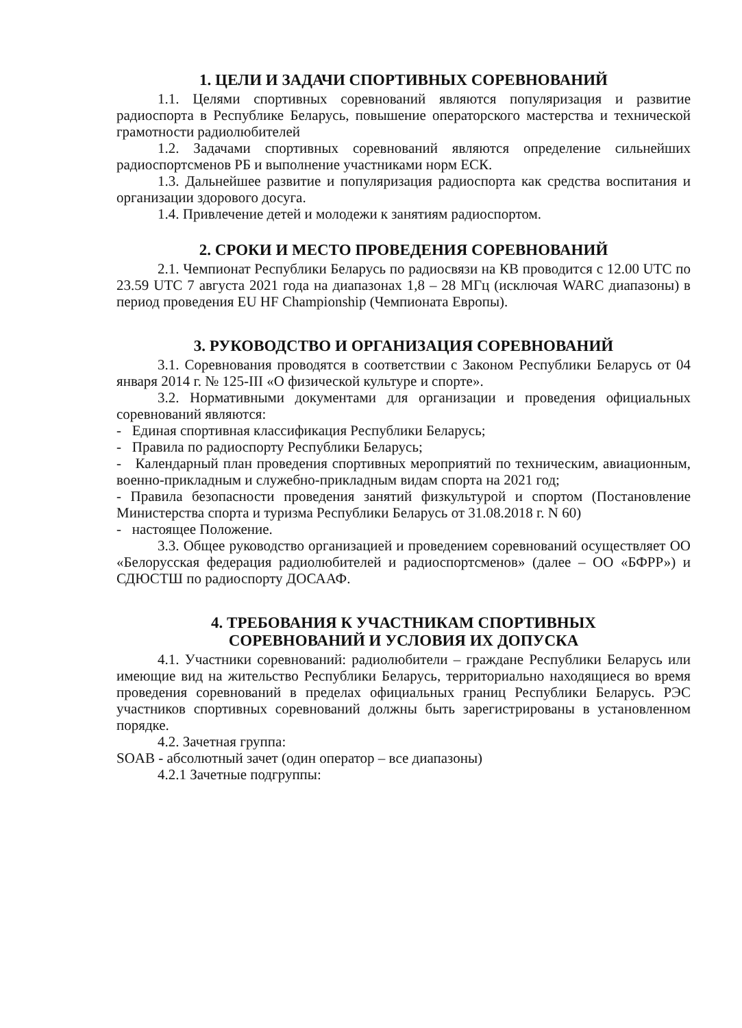1. ЦЕЛИ И ЗАДАЧИ СПОРТИВНЫХ СОРЕВНОВАНИЙ
1.1. Целями спортивных соревнований являются популяризация и развитие радиоспорта в Республике Беларусь, повышение операторского мастерства и технической грамотности радиолюбителей
1.2. Задачами спортивных соревнований являются определение сильнейших радиоспортсменов РБ и выполнение участниками норм ЕСК.
1.3. Дальнейшее развитие и популяризация радиоспорта как средства воспитания и организации здорового досуга.
1.4. Привлечение детей и молодежи к занятиям радиоспортом.
2. СРОКИ И МЕСТО ПРОВЕДЕНИЯ СОРЕВНОВАНИЙ
2.1. Чемпионат Республики Беларусь по радиосвязи на КВ проводится с 12.00 UTC по 23.59 UTC 7 августа 2021 года на диапазонах 1,8 – 28 МГц (исключая WARC диапазоны) в период проведения EU HF Championship (Чемпионата Европы).
3. РУКОВОДСТВО И ОРГАНИЗАЦИЯ СОРЕВНОВАНИЙ
3.1. Соревнования проводятся в соответствии с Законом Республики Беларусь от 04 января 2014 г. № 125-III «О физической культуре и спорте».
3.2. Нормативными документами для организации и проведения официальных соревнований являются:
- Единая спортивная классификация Республики Беларусь;
- Правила по радиоспорту Республики Беларусь;
- Календарный план проведения спортивных мероприятий по техническим, авиационным, военно-прикладным и служебно-прикладным видам спорта на 2021 год;
- Правила безопасности проведения занятий физкультурой и спортом (Постановление Министерства спорта и туризма Республики Беларусь от 31.08.2018 г. N 60)
- настоящее Положение.
3.3. Общее руководство организацией и проведением соревнований осуществляет ОО «Белорусская федерация радиолюбителей и радиоспортсменов» (далее – ОО «БФРР») и СДЮСТШ по радиоспорту ДОСААФ.
4. ТРЕБОВАНИЯ К УЧАСТНИКАМ СПОРТИВНЫХ
СОРЕВНОВАНИЙ И УСЛОВИЯ ИХ ДОПУСКА
4.1. Участники соревнований: радиолюбители – граждане Республики Беларусь или имеющие вид на жительство Республики Беларусь, территориально находящиеся во время проведения соревнований в пределах официальных границ Республики Беларусь. РЭС участников спортивных соревнований должны быть зарегистрированы в установленном порядке.
4.2. Зачетная группа:
SOAB - абсолютный зачет (один оператор – все диапазоны)
4.2.1 Зачетные подгруппы: